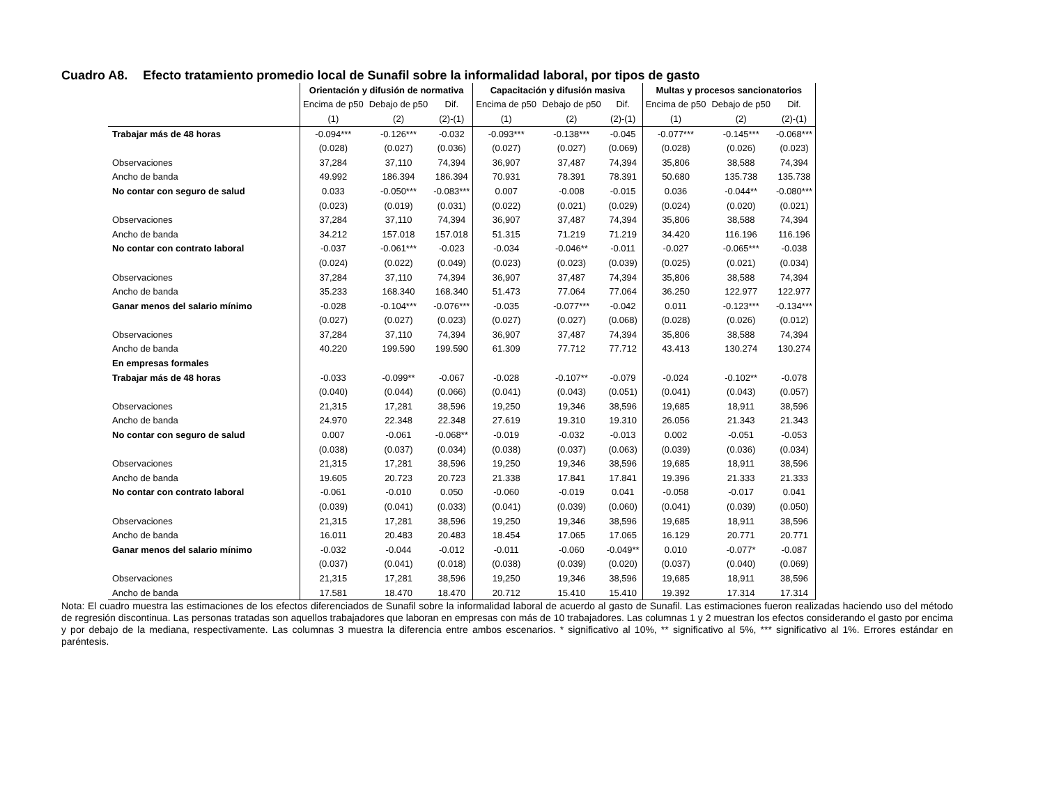Cuadro A8. Efecto tratamiento promedio local de Sunafil sobre la informalidad laboral, por tipos de gasto
| | Orientación y difusión de normativa | | | Capacitación y difusión masiva | | | Multas y procesos sancionatorios | | |
| --- | --- | --- | --- | --- | --- | --- | --- | --- | --- |
| | Encima de p50 | Debajo de p50 | Dif. | Encima de p50 | Debajo de p50 | Dif. | Encima de p50 | Debajo de p50 | Dif. |
| | (1) | (2) | (2)-(1) | (1) | (2) | (2)-(1) | (1) | (2) | (2)-(1) |
| Trabajar más de 48 horas | -0.094*** | -0.126*** | -0.032 | -0.093*** | -0.138*** | -0.045 | -0.077*** | -0.145*** | -0.068*** |
| | (0.028) | (0.027) | (0.036) | (0.027) | (0.027) | (0.069) | (0.028) | (0.026) | (0.023) |
| Observaciones | 37,284 | 37,110 | 74,394 | 36,907 | 37,487 | 74,394 | 35,806 | 38,588 | 74,394 |
| Ancho de banda | 49.992 | 186.394 | 186.394 | 70.931 | 78.391 | 78.391 | 50.680 | 135.738 | 135.738 |
| No contar con seguro de salud | 0.033 | -0.050*** | -0.083*** | 0.007 | -0.008 | -0.015 | 0.036 | -0.044** | -0.080*** |
| | (0.023) | (0.019) | (0.031) | (0.022) | (0.021) | (0.029) | (0.024) | (0.020) | (0.021) |
| Observaciones | 37,284 | 37,110 | 74,394 | 36,907 | 37,487 | 74,394 | 35,806 | 38,588 | 74,394 |
| Ancho de banda | 34.212 | 157.018 | 157.018 | 51.315 | 71.219 | 71.219 | 34.420 | 116.196 | 116.196 |
| No contar con contrato laboral | -0.037 | -0.061*** | -0.023 | -0.034 | -0.046** | -0.011 | -0.027 | -0.065*** | -0.038 |
| | (0.024) | (0.022) | (0.049) | (0.023) | (0.023) | (0.039) | (0.025) | (0.021) | (0.034) |
| Observaciones | 37,284 | 37,110 | 74,394 | 36,907 | 37,487 | 74,394 | 35,806 | 38,588 | 74,394 |
| Ancho de banda | 35.233 | 168.340 | 168.340 | 51.473 | 77.064 | 77.064 | 36.250 | 122.977 | 122.977 |
| Ganar menos del salario mínimo | -0.028 | -0.104*** | -0.076*** | -0.035 | -0.077*** | -0.042 | 0.011 | -0.123*** | -0.134*** |
| | (0.027) | (0.027) | (0.023) | (0.027) | (0.027) | (0.068) | (0.028) | (0.026) | (0.012) |
| Observaciones | 37,284 | 37,110 | 74,394 | 36,907 | 37,487 | 74,394 | 35,806 | 38,588 | 74,394 |
| Ancho de banda | 40.220 | 199.590 | 199.590 | 61.309 | 77.712 | 77.712 | 43.413 | 130.274 | 130.274 |
| En empresas formales | | | | | | | | | |
| Trabajar más de 48 horas | -0.033 | -0.099** | -0.067 | -0.028 | -0.107** | -0.079 | -0.024 | -0.102** | -0.078 |
| | (0.040) | (0.044) | (0.066) | (0.041) | (0.043) | (0.051) | (0.041) | (0.043) | (0.057) |
| Observaciones | 21,315 | 17,281 | 38,596 | 19,250 | 19,346 | 38,596 | 19,685 | 18,911 | 38,596 |
| Ancho de banda | 24.970 | 22.348 | 22.348 | 27.619 | 19.310 | 19.310 | 26.056 | 21.343 | 21.343 |
| No contar con seguro de salud | 0.007 | -0.061 | -0.068** | -0.019 | -0.032 | -0.013 | 0.002 | -0.051 | -0.053 |
| | (0.038) | (0.037) | (0.034) | (0.038) | (0.037) | (0.063) | (0.039) | (0.036) | (0.034) |
| Observaciones | 21,315 | 17,281 | 38,596 | 19,250 | 19,346 | 38,596 | 19,685 | 18,911 | 38,596 |
| Ancho de banda | 19.605 | 20.723 | 20.723 | 21.338 | 17.841 | 17.841 | 19.396 | 21.333 | 21.333 |
| No contar con contrato laboral | -0.061 | -0.010 | 0.050 | -0.060 | -0.019 | 0.041 | -0.058 | -0.017 | 0.041 |
| | (0.039) | (0.041) | (0.033) | (0.041) | (0.039) | (0.060) | (0.041) | (0.039) | (0.050) |
| Observaciones | 21,315 | 17,281 | 38,596 | 19,250 | 19,346 | 38,596 | 19,685 | 18,911 | 38,596 |
| Ancho de banda | 16.011 | 20.483 | 20.483 | 18.454 | 17.065 | 17.065 | 16.129 | 20.771 | 20.771 |
| Ganar menos del salario mínimo | -0.032 | -0.044 | -0.012 | -0.011 | -0.060 | -0.049** | 0.010 | -0.077* | -0.087 |
| | (0.037) | (0.041) | (0.018) | (0.038) | (0.039) | (0.020) | (0.037) | (0.040) | (0.069) |
| Observaciones | 21,315 | 17,281 | 38,596 | 19,250 | 19,346 | 38,596 | 19,685 | 18,911 | 38,596 |
| Ancho de banda | 17.581 | 18.470 | 18.470 | 20.712 | 15.410 | 15.410 | 19.392 | 17.314 | 17.314 |
Nota: El cuadro muestra las estimaciones de los efectos diferenciados de Sunafil sobre la informalidad laboral de acuerdo al gasto de Sunafil. Las estimaciones fueron realizadas haciendo uso del método de regresión discontinua. Las personas tratadas son aquellos trabajadores que laboran en empresas con más de 10 trabajadores. Las columnas 1 y 2 muestran los efectos considerando el gasto por encima y por debajo de la mediana, respectivamente. Las columnas 3 muestra la diferencia entre ambos escenarios. * significativo al 10%, ** significativo al 5%, *** significativo al 1%. Errores estándar en paréntesis.